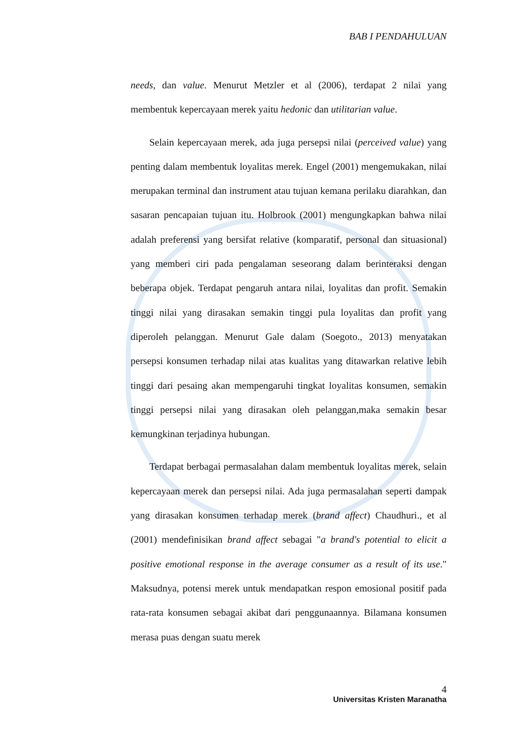BAB I PENDAHULUAN
needs, dan value. Menurut Metzler et al (2006), terdapat 2 nilai yang membentuk kepercayaan merek yaitu hedonic dan utilitarian value.
Selain kepercayaan merek, ada juga persepsi nilai (perceived value) yang penting dalam membentuk loyalitas merek. Engel (2001) mengemukakan, nilai merupakan terminal dan instrument atau tujuan kemana perilaku diarahkan, dan sasaran pencapaian tujuan itu. Holbrook (2001) mengungkapkan bahwa nilai adalah preferensi yang bersifat relative (komparatif, personal dan situasional) yang memberi ciri pada pengalaman seseorang dalam berinteraksi dengan beberapa objek. Terdapat pengaruh antara nilai, loyalitas dan profit. Semakin tinggi nilai yang dirasakan semakin tinggi pula loyalitas dan profit yang diperoleh pelanggan. Menurut Gale dalam (Soegoto., 2013) menyatakan persepsi konsumen terhadap nilai atas kualitas yang ditawarkan relative lebih tinggi dari pesaing akan mempengaruhi tingkat loyalitas konsumen, semakin tinggi persepsi nilai yang dirasakan oleh pelanggan,maka semakin besar kemungkinan terjadinya hubungan.
Terdapat berbagai permasalahan dalam membentuk loyalitas merek, selain kepercayaan merek dan persepsi nilai. Ada juga permasalahan seperti dampak yang dirasakan konsumen terhadap merek (brand affect) Chaudhuri., et al (2001) mendefinisikan brand affect sebagai "a brand's potential to elicit a positive emotional response in the average consumer as a result of its use." Maksudnya, potensi merek untuk mendapatkan respon emosional positif pada rata-rata konsumen sebagai akibat dari penggunaannya. Bilamana konsumen merasa puas dengan suatu merek
4
Universitas Kristen Maranatha